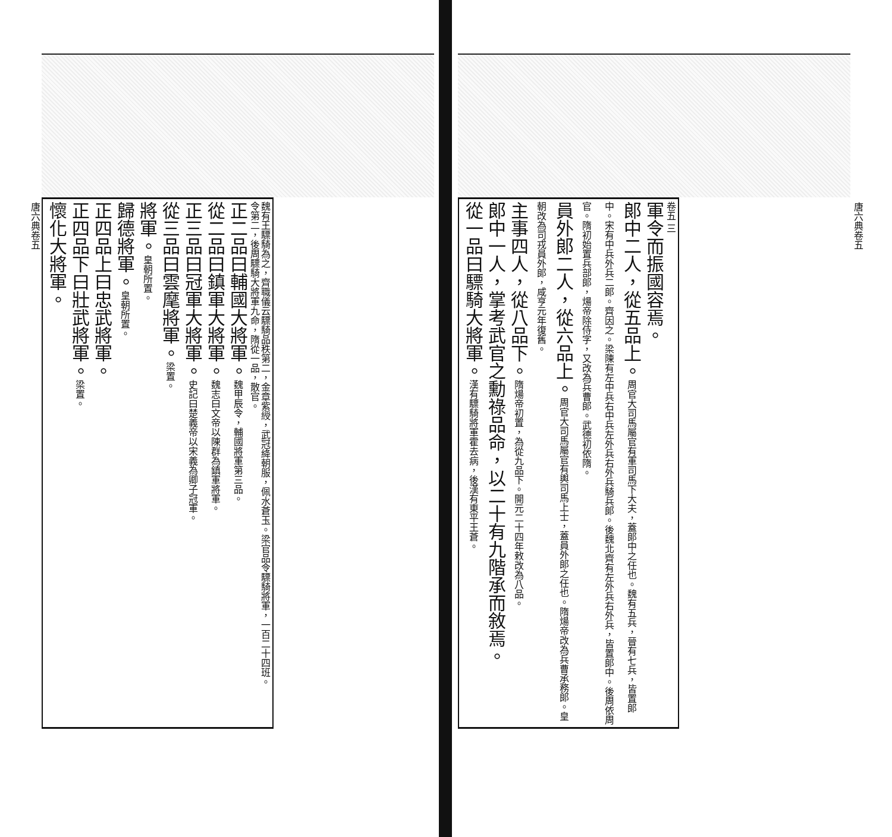卷五 三
軍令而振國容焉。
郎中二人，從五品上。周官大司馬屬官有軍司馬下大夫，蓋郎中之任也。魏有五兵，晉有七兵，皆置郎中。宋有中兵外兵二郎。齊因之。梁陳有左中兵右中兵左外兵右外兵騎兵郎。後魏北齊有左外兵右外兵，皆置郎中。後周依周官。隋初始置兵部郎，煬帝除侍字，又改為兵曹郎。武德初依隋。
員外郎二人，從六品上。周官大司馬屬官有輿司馬上士，蓋員外郎之任也。隋煬帝改為兵曹承務郎。皇朝改為司戎員外郎，咸亨元年復舊。
主事四人，從八品下。隋煬帝初置，為從九品下。開元二十四年敕改為八品。
郎中一人，掌考武官之勳祿品命，以二十有九階承而敘焉。
從一品曰驃騎大將軍。漢有驃騎將軍霍去病，後漢有東平王蒼。
唐六典卷五
魏有王驃騎為之，齊職儀云驃騎品秩第二，金章紫綬，武冠絳朝服，佩水蒼玉。梁官品令驃騎將軍，一百二十四班。
令第二，後周驃騎大將軍九命，隋從一品，散官。
正二品曰輔國大將軍。魏甲辰令，輔國將軍第三品。
從二品曰鎮軍大將軍。魏志曰文帝以陳群為鎮軍將軍。
正三品曰冠軍大將軍。史記曰楚義帝以宋義為卿子冠軍。
從三品曰雲麾將軍。梁置。
將軍。皇朝所置。
歸德將軍。皇朝所置。
正四品上曰忠武將軍。
正四品下曰壯武將軍。梁置。
懷化大將軍。
唐六典卷五